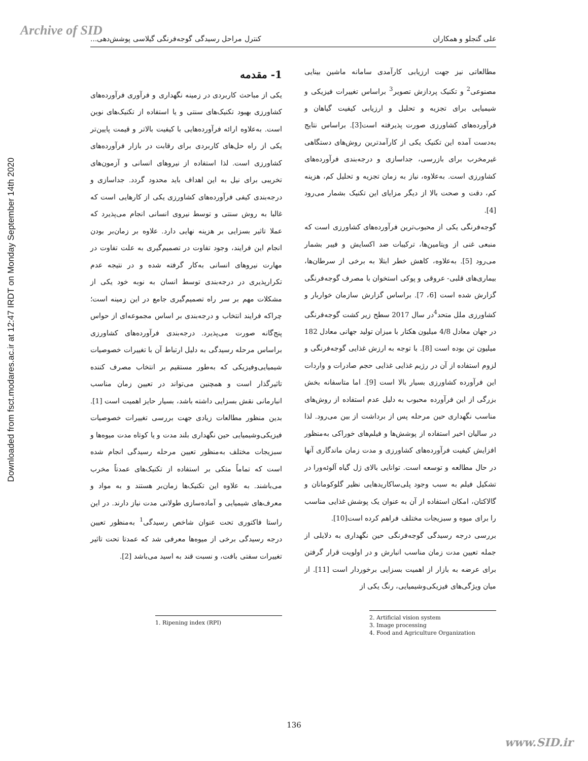Archive of SID
Downloaded from fsct.modares.ac.ir at 12:47 IRDT on Monday September 14th 2020
علی گنجلو و همکاران کنترل مراحل رسیدگی گوجه‌فرنگی گیلاسی پوشش‌دهی...
1- مقدمه
یکی از مباحث کاربردی در زمینه نگهداری و فرآوری فرآورده‌های کشاورزی بهبود تکنیک‌های سنتی و یا استفاده از تکنیک‌های نوین است. به‌علاوه ارائه فرآورده‌هایی با کیفیت بالاتر و قیمت پایین‌تر یکی از راه حل‌های کاربردی برای رقابت در بازار فرآورده‌های کشاورزی است. لذا استفاده از نیروهای انسانی و آزمون‌های تخریبی برای نیل به این اهداف باید محدود گردد. جداسازی و درجه‌بندی کیفی فرآورده‌های کشاورزی یکی از کارهایی است که غالبا به روش سنتی و توسط نیروی انسانی انجام می‌پذیرد که عملا تاثیر بسزایی بر هزینه نهایی دارد. علاوه بر زمان‌بر بودن انجام این فرایند، وجود تفاوت در تصمیم‌گیری به علت تفاوت در مهارت نیروهای انسانی به‌کار گرفته شده و در نتیجه عدم تکرارپذیری در درجه‌بندی توسط انسان به نوبه خود یکی از مشکلات مهم بر سر راه تصمیم‌گیری جامع در این زمینه است؛ چراکه فرایند انتخاب و درجه‌بندی بر اساس مجموعه‌ای از حواس پنج‌گانه صورت می‌پذیرد. درجه‌بندی فرآورده‌های کشاورزی براساس مرحله رسیدگی به دلیل ارتباط آن با تغییرات خصوصیات شیمیایی‌وفیزیکی که به‌طور مستقیم بر انتخاب مصرف کننده تاثیرگذار است و همچنین می‌تواند در تعیین زمان مناسب انبارمانی نقش بسزایی داشته باشد، بسیار حایز اهمیت است [1]. بدین منظور مطالعات زیادی جهت بررسی تغییرات خصوصیات فیزیکی‌وشیمیایی حین نگهداری بلند مدت و یا کوتاه مدت میوه‌ها و سبزیجات مختلف به‌منظور تعیین مرحله رسیدگی انجام شده است که تماماً متکی بر استفاده از تکنیک‌های عمدتاً مخرب می‌باشند. به علاوه این تکنیک‌ها زمان‌بر هستند و به مواد و معرف‌های شیمیایی و آماده‌سازی طولانی مدت نیاز دارند. در این راستا فاکتوری تحت عنوان شاخص رسیدگی<sup>1</sup> به‌منظور تعیین درجه رسیدگی برخی از میوه‌ها معرفی شد که عمدتا تحت تاثیر تغییرات سفتی بافت، و نسبت قند به اسید می‌باشد [2].
1. Ripening index (RPI)
مطالعاتی نیز جهت ارزیابی کارآمدی سامانه ماشین بینایی مصنوعی<sup>2</sup> و تکنیک پردازش تصویر<sup>3</sup> براساس تغییرات فیزیکی و شیمیایی برای تجزیه و تحلیل و ارزیابی کیفیت گیاهان و فرآورده‌های کشاورزی صورت پذیرفته است[3]. براساس نتایج به‌دست آمده این تکنیک یکی از کارآمدترین روش‌های دستگاهی غیرمخرب برای بازرسی، جداسازی و درجه‌بندی فرآورده‌های کشاورزی است. به‌علاوه، نیاز به زمان تجزیه و تحلیل کم، هزینه کم، دقت و صحت بالا از دیگر مزایای این تکنیک بشمار می‌رود [4].
گوجه‌فرنگی یکی از محبوب‌ترین فرآورده‌های کشاورزی است که منبعی غنی از ویتامین‌ها، ترکیبات ضد اکسایش و فیبر بشمار می‌رود [5]. به‌علاوه، کاهش خطر ابتلا به برخی از سرطان‌ها، بیماری‌های قلبی- عروقی و پوکی استخوان با مصرف گوجه‌فرنگی گزارش شده است [6، 7]. براساس گزارش سازمان خواربار و کشاورزی ملل متحد<sup>4</sup>در سال 2017 سطح زیر کشت گوجه‌فرنگی در جهان معادل 4/8 میلیون هکتار با میزان تولید جهانی معادل 182 میلیون تن بوده است [8]. با توجه به ارزش غذایی گوجه‌فرنگی و لزوم استفاده از آن در رژیم غذایی غذایی حجم صادرات و واردات این فرآورده کشاورزی بسیار بالا است [9]. اما متاسفانه بخش بزرگی از این فرآورده محبوب به دلیل عدم استفاده از روش‌های مناسب نگهداری حین مرحله پس از برداشت از بین می‌رود. لذا در سالیان اخیر استفاده از پوشش‌ها و فیلم‌های خوراکی به‌منظور افزایش کیفیت فرآورده‌های کشاورزی و مدت زمان ماندگاری آنها در حال مطالعه و توسعه است. توانایی بالای ژل گیاه آلوئه‌ورا در تشکیل فیلم به سبب وجود پلی‌ساکاریدهایی نظیر گلوکومانان و گالاکتان، امکان استفاده از آن به عنوان یک پوشش غذایی مناسب را برای میوه و سبزیجات مختلف فراهم کرده است[10].
بررسی درجه رسیدگی گوجه‌فرنگی حین نگهداری به دلایلی از جمله تعیین مدت زمان مناسب انبارش و در اولویت قرار گرفتن برای عرضه به بازار از اهمیت بسزایی برخوردار است [11]. از میان ویژگی‌های فیزیکی‌وشیمیایی، رنگ یکی از
2. Artificial vision system
3. Image processing
4. Food and Agriculture Organization
136
www.SID.ir